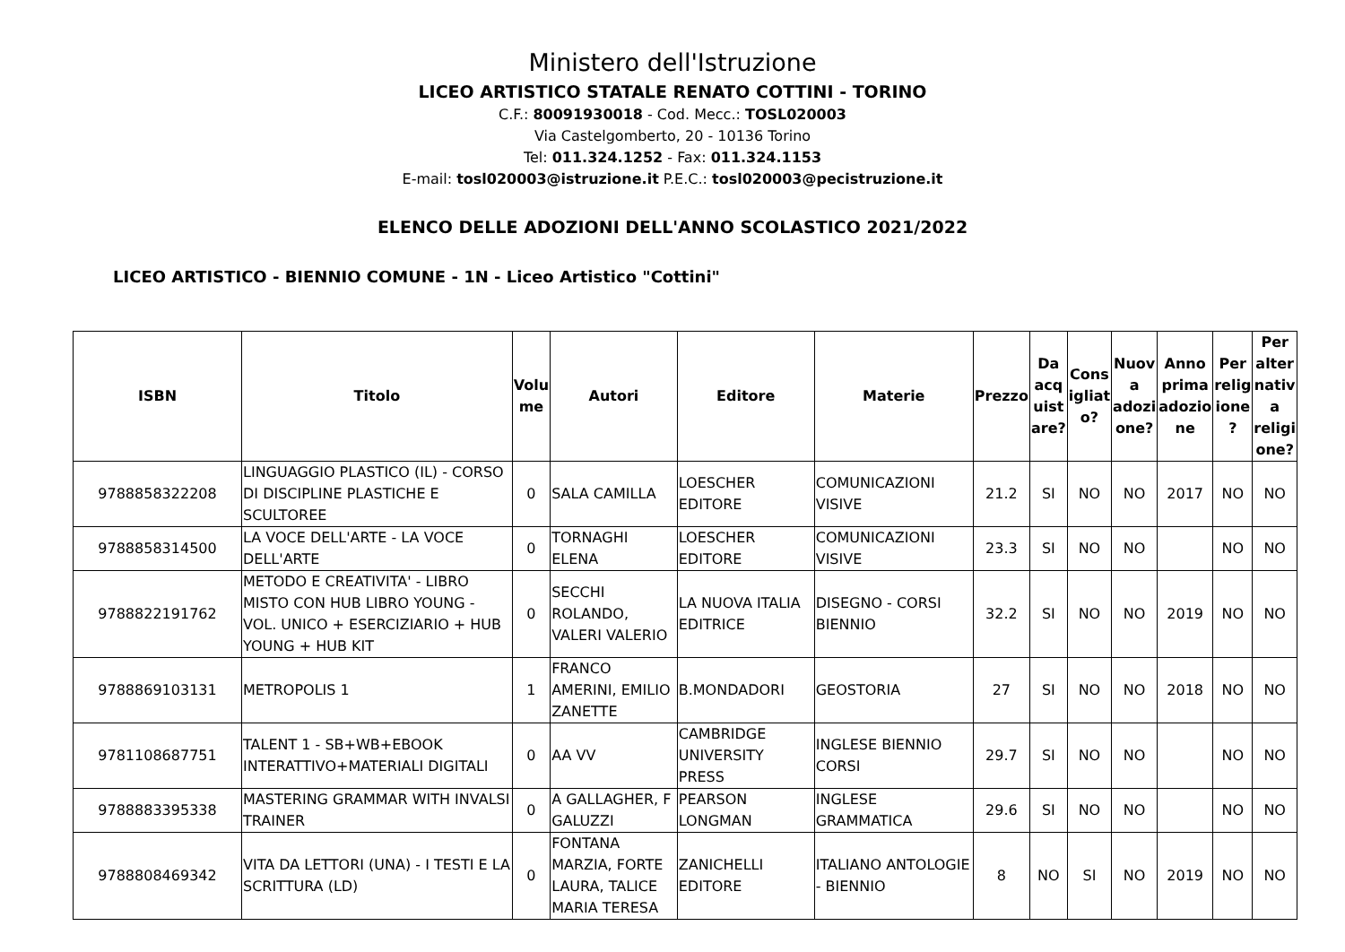Ministero dell'Istruzione
LICEO ARTISTICO STATALE RENATO COTTINI - TORINO
C.F.: 80091930018 - Cod. Mecc.: TOSL020003
Via Castelgomberto, 20 - 10136 Torino
Tel: 011.324.1252 - Fax: 011.324.1153
E-mail: tosl020003@istruzione.it P.E.C.: tosl020003@pecistruzione.it
ELENCO DELLE ADOZIONI DELL'ANNO SCOLASTICO 2021/2022
LICEO ARTISTICO - BIENNIO COMUNE - 1N - Liceo Artistico "Cottini"
| ISBN | Titolo | Volu me | Autori | Editore | Materie | Prezzo | Da acq uist are? | Cons igliat o? | Nuov a adozi one? | Anno prima adozio ne | Per relig ione ? | Per alter nativ a religi one? |
| --- | --- | --- | --- | --- | --- | --- | --- | --- | --- | --- | --- | --- |
| 9788858322208 | LINGUAGGIO PLASTICO (IL) - CORSO DI DISCIPLINE PLASTICHE E SCULTOREE | 0 | SALA CAMILLA | LOESCHER EDITORE | COMUNICAZIONI VISIVE | 21.2 | SI | NO | NO | 2017 | NO | NO |
| 9788858314500 | LA VOCE DELL'ARTE - LA VOCE DELL'ARTE | 0 | TORNAGHI ELENA | LOESCHER EDITORE | COMUNICAZIONI VISIVE | 23.3 | SI | NO | NO | | NO | NO |
| 9788822191762 | METODO E CREATIVITA' - LIBRO MISTO CON HUB LIBRO YOUNG - VOL. UNICO + ESERCIZIARIO + HUB YOUNG + HUB KIT | 0 | SECCHI ROLANDO, VALERI VALERIO | LA NUOVA ITALIA EDITRICE | DISEGNO - CORSI BIENNIO | 32.2 | SI | NO | NO | 2019 | NO | NO |
| 9788869103131 | METROPOLIS 1 | 1 | FRANCO AMERINI, EMILIO ZANETTE | B.MONDADORI | GEOSTORIA | 27 | SI | NO | NO | 2018 | NO | NO |
| 9781108687751 | TALENT 1 - SB+WB+EBOOK INTERATTIVO+MATERIALI DIGITALI | 0 | AA VV | CAMBRIDGE UNIVERSITY PRESS | INGLESE BIENNIO CORSI | 29.7 | SI | NO | NO | | NO | NO |
| 9788883395338 | MASTERING GRAMMAR WITH INVALSI TRAINER | 0 | A GALLAGHER, F GALUZZI | PEARSON LONGMAN | INGLESE GRAMMATICA | 29.6 | SI | NO | NO | | NO | NO |
| 9788808469342 | VITA DA LETTORI (UNA) - I TESTI E LA SCRITTURA (LD) | 0 | FONTANA MARZIA, FORTE LAURA, TALICE MARIA TERESA | ZANICHELLI EDITORE | ITALIANO ANTOLOGIE - BIENNIO | 8 | NO | SI | NO | 2019 | NO | NO |